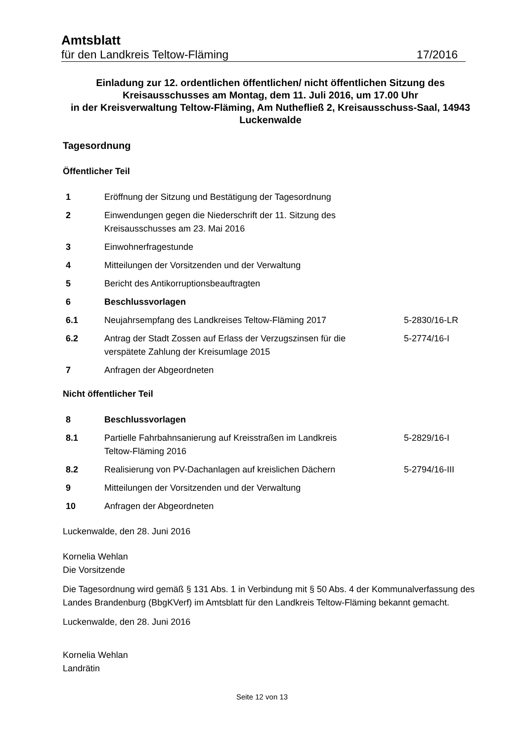Amtsblatt
für den Landkreis Teltow-Fläming 17/2016
Einladung zur 12. ordentlichen öffentlichen/ nicht öffentlichen Sitzung des Kreisausschusses am Montag, dem 11. Juli 2016, um 17.00 Uhr
in der Kreisverwaltung Teltow-Fläming, Am Nuthefließ 2, Kreisausschuss-Saal, 14943 Luckenwalde
Tagesordnung
Öffentlicher Teil
| 1 | Eröffnung der Sitzung und Bestätigung der Tagesordnung | |
| 2 | Einwendungen gegen die Niederschrift der 11. Sitzung des Kreisausschusses am 23. Mai 2016 | |
| 3 | Einwohnerfragestunde | |
| 4 | Mitteilungen der Vorsitzenden und der Verwaltung | |
| 5 | Bericht des Antikorruptionsbeauftragten | |
| 6 | Beschlussvorlagen | |
| 6.1 | Neujahrsempfang des Landkreises Teltow-Fläming 2017 | 5-2830/16-LR |
| 6.2 | Antrag der Stadt Zossen auf Erlass der Verzugszinsen für die verspätete Zahlung der Kreisumlage 2015 | 5-2774/16-I |
| 7 | Anfragen der Abgeordneten | |
Nicht öffentlicher Teil
| 8 | Beschlussvorlagen | |
| 8.1 | Partielle Fahrbahnsanierung auf Kreisstraßen im Landkreis Teltow-Fläming 2016 | 5-2829/16-I |
| 8.2 | Realisierung von PV-Dachanlagen auf kreislichen Dächern | 5-2794/16-III |
| 9 | Mitteilungen der Vorsitzenden und der Verwaltung | |
| 10 | Anfragen der Abgeordneten | |
Luckenwalde, den 28. Juni 2016
Kornelia Wehlan
Die Vorsitzende
Die Tagesordnung wird gemäß § 131 Abs. 1 in Verbindung mit § 50 Abs. 4 der Kommunalverfassung des Landes Brandenburg (BbgKVerf) im Amtsblatt für den Landkreis Teltow-Fläming bekannt gemacht.
Luckenwalde, den 28. Juni 2016
Kornelia Wehlan
Landrätin
Seite 12 von 13